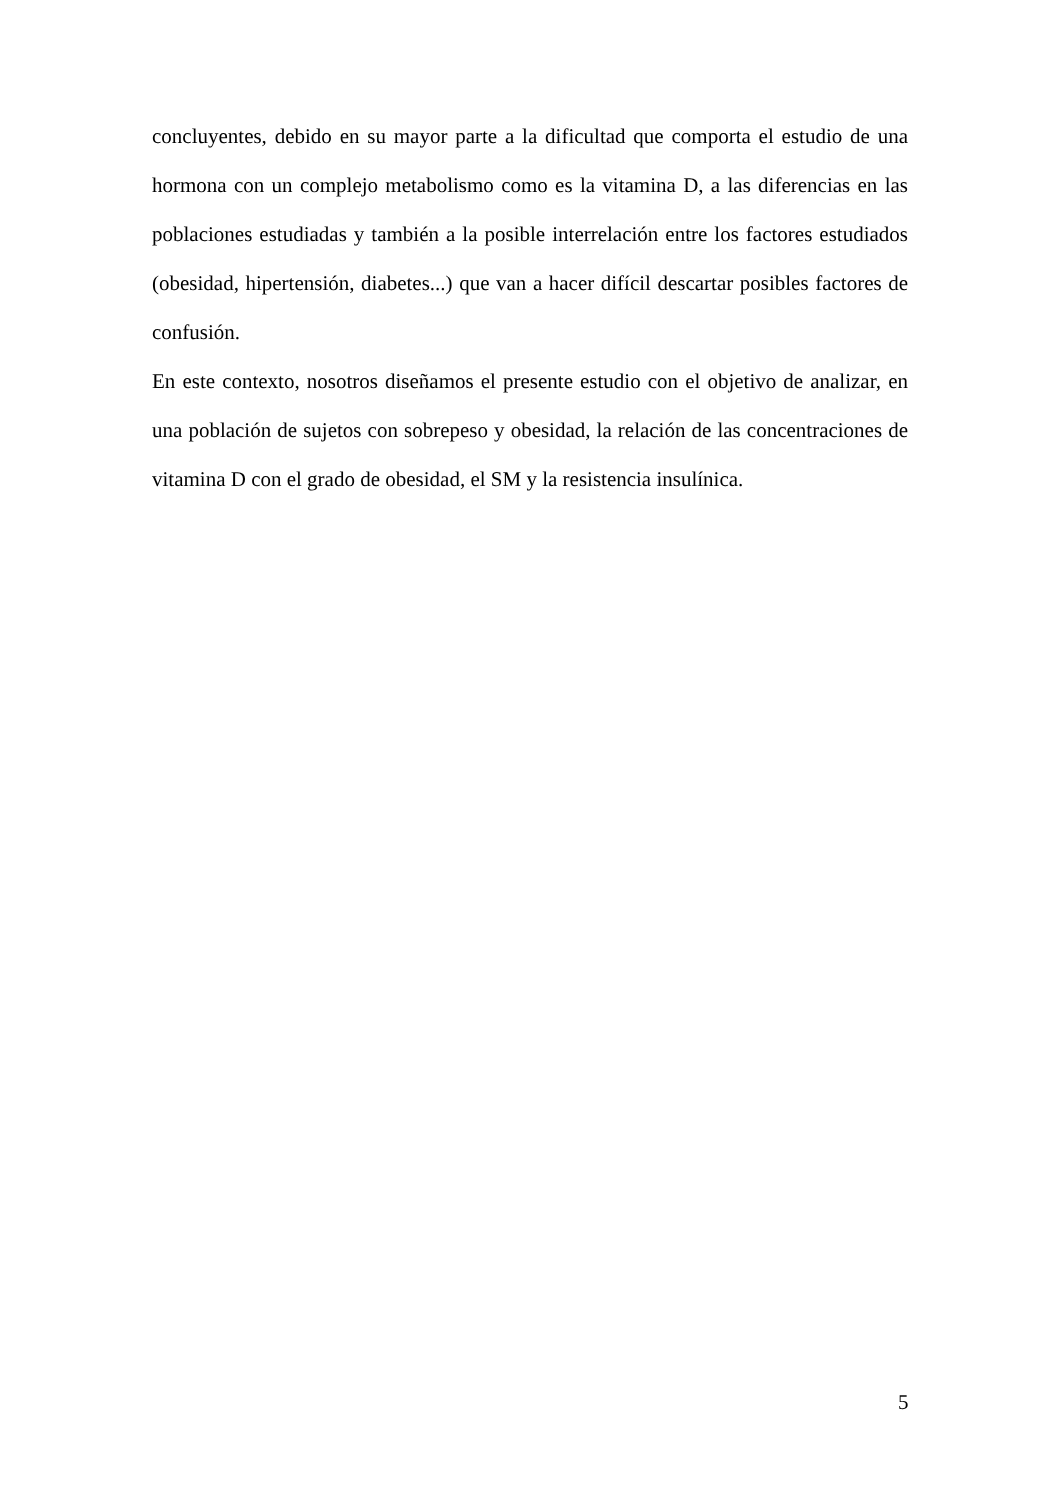concluyentes, debido en su mayor parte a la dificultad que comporta el estudio de una hormona con un complejo metabolismo como es la vitamina D, a las diferencias en las poblaciones estudiadas y también a la posible interrelación entre los factores estudiados (obesidad, hipertensión, diabetes...) que van a hacer difícil descartar posibles factores de confusión.
En este contexto, nosotros diseñamos el presente estudio con el objetivo de analizar, en una población de sujetos con sobrepeso y obesidad, la relación de las concentraciones de vitamina D con el grado de obesidad, el SM y la resistencia insulínica.
5